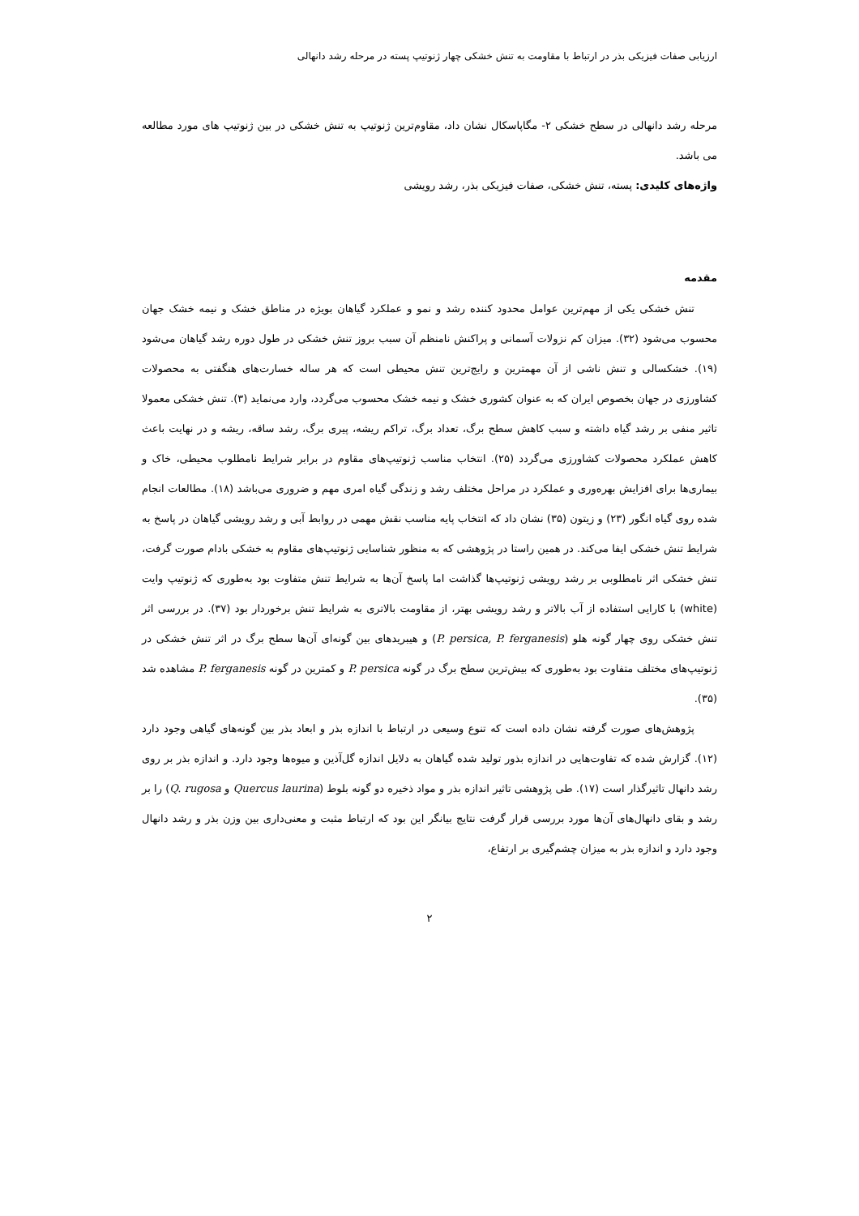ارزیابی صفات فیزیکی بذر در ارتباط با مقاومت به تنش خشکی چهار ژنوتیپ پسته در مرحله رشد دانهالی
مرحله رشد دانهالی در سطح خشکی ۲- مگاپاسکال نشان داد، مقاوم‌ترین ژنوتیپ به تنش خشکی در بین ژنوتیپ های مورد مطالعه می باشد.
واژه‌های کلیدی: پسته، تنش خشکی، صفات فیزیکی بذر، رشد رویشی
مقدمه
تنش خشکی یکی از مهم‌ترین عوامل محدود کننده رشد و نمو و عملکرد گیاهان بویژه در مناطق خشک و نیمه خشک جهان محسوب می‌شود (۳۲). میزان کم نزولات آسمانی و پراکنش نامنظم آن سبب بروز تنش خشکی در طول دوره رشد گیاهان می‌شود (۱۹). خشکسالی و تنش ناشی از آن مهمترین و رایج‌ترین تنش محیطی است که هر ساله خسارت‌های هنگفتی به محصولات کشاورزی در جهان بخصوص ایران که به عنوان کشوری خشک و نیمه خشک محسوب می‌گردد، وارد می‌نماید (۳). تنش خشکی معمولا تاثیر منفی بر رشد گیاه داشته و سبب کاهش سطح برگ، تعداد برگ، تراکم ریشه، پیری برگ، رشد ساقه، ریشه و در نهایت باعث کاهش عملکرد محصولات کشاورزی می‌گردد (۲۵). انتخاب مناسب ژنوتیپ‌های مقاوم در برابر شرایط نامطلوب محیطی، خاک و بیماری‌ها برای افزایش بهره‌وری و عملکرد در مراحل مختلف رشد و زندگی گیاه امری مهم و ضروری می‌باشد (۱۸). مطالعات انجام شده روی گیاه انگور (۲۳) و زیتون (۳۵) نشان داد که انتخاب پایه مناسب نقش مهمی در روابط آبی و رشد رویشی گیاهان در پاسخ به شرایط تنش خشکی ایفا می‌کند. در همین راستا در پژوهشی که به منظور شناسایی ژنوتیپ‌های مقاوم به خشکی بادام صورت گرفت، تنش خشکی اثر نامطلوبی بر رشد رویشی ژنوتیپ‌ها گذاشت اما پاسخ آن‌ها به شرایط تنش متفاوت بود به‌طوری که ژنوتیپ وایت (white) با کارایی استفاده از آب بالاتر و رشد رویشی بهتر، از مقاومت بالاتری به شرایط تنش برخوردار بود (۳۷). در بررسی اثر تنش خشکی روی چهار گونه هلو (P. persica, P. ferganesis) و هیبریدهای بین گونه‌ای آن‌ها سطح برگ در اثر تنش خشکی در ژنوتیپ‌های مختلف متفاوت بود به‌طوری که بیش‌ترین سطح برگ در گونه P. persica و کمترین در گونه P. ferganesis مشاهده شد (۳۵).
پژوهش‌های صورت گرفته نشان داده است که تنوع وسیعی در ارتباط با اندازه بذر و ابعاد بذر بین گونه‌های گیاهی وجود دارد (۱۲). گزارش شده که تفاوت‌هایی در اندازه بذور تولید شده گیاهان به دلایل اندازه گل‌آذین و میوه‌ها وجود دارد. و اندازه بذر بر روی رشد دانهال تاثیرگذار است (۱۷). طی پژوهشی تاثیر اندازه بذر و مواد ذخیره دو گونه بلوط (Quercus laurina و Q. rugosa) را بر رشد و بقای دانهال‌های آن‌ها مورد بررسی قرار گرفت نتایج بیانگر این بود که ارتباط مثبت و معنی‌داری بین وزن بذر و رشد دانهال وجود دارد و اندازه بذر به میزان چشم‌گیری بر ارتفاع،
۲